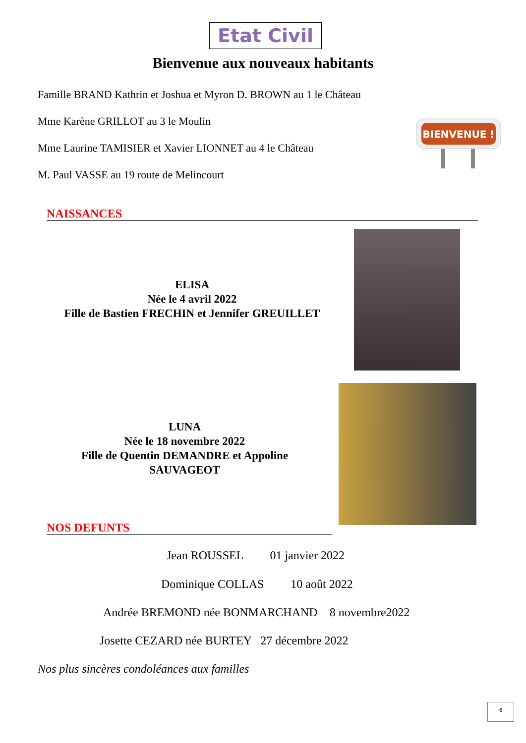Etat Civil
Bienvenue aux nouveaux habitants
Famille BRAND Kathrin et Joshua et Myron D. BROWN au 1 le Château
Mme Karène GRILLOT au 3 le Moulin
Mme Laurine TAMISIER et Xavier LIONNET au 4 le Château
M. Paul VASSE au 19 route de Melincourt
BIENVENUE !
NAISSANCES
ELISA
Née le 4 avril 2022
Fille de Bastien FRECHIN et Jennifer GREUILLET
LUNA
Née le 18 novembre 2022
Fille de Quentin DEMANDRE et Appoline SAUVAGEOT
NOS DEFUNTS
Jean ROUSSEL 01 janvier 2022
Dominique COLLAS 10 août 2022
Andrée BREMOND née BONMARCHAND 8 novembre2022
Josette CEZARD née BURTEY 27 décembre 2022
Nos plus sincères condoléances aux familles
6